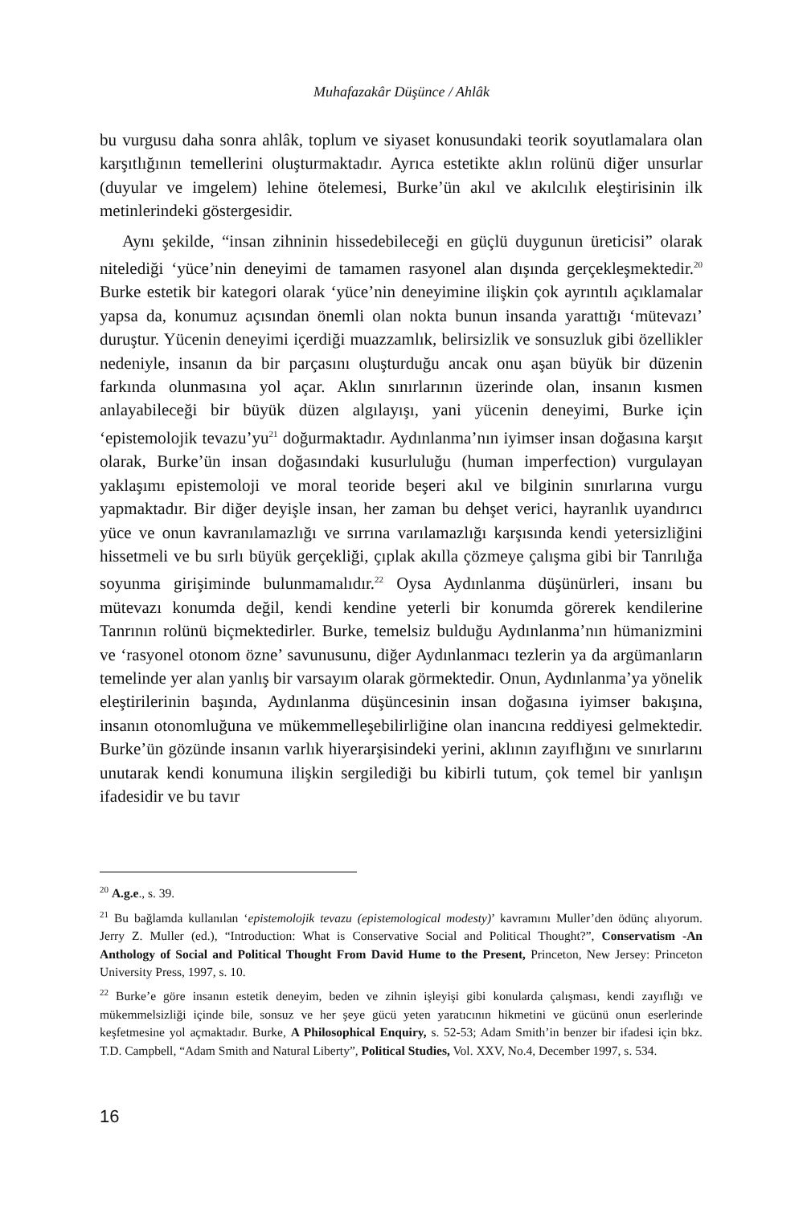Muhafazakâr Düşünce / Ahlâk
bu vurgusu daha sonra ahlâk, toplum ve siyaset konusundaki teorik soyutlamalara olan karşıtlığının temellerini oluşturmaktadır. Ayrıca estetikte aklın rolünü diğer unsurlar (duyular ve imgelem) lehine ötelemesi, Burke’ün akıl ve akılcılık eleştirisinin ilk metinlerindeki göstergesidir.
Aynı şekilde, “insan zihninin hissedebileceği en güçlü duygunun üreticisi” olarak nitelediği ‘yüce’nin deneyimi de tamamen rasyonel alan dışında gerçekleşmektedir.<sup>20</sup> Burke estetik bir kategori olarak ‘yüce’nin deneyimine ilişkin çok ayrıntılı açıklamalar yapsa da, konumuz açısından önemli olan nokta bunun insanda yarattığı ‘mütevazı’ duruştur. Yücenin deneyimi içerdiği muazzamlık, belirsizlik ve sonsuzluk gibi özellikler nedeniyle, insanın da bir parçasını oluşturduğu ancak onu aşan büyük bir düzenin farkında olunmasına yol açar. Aklın sınırlarının üzerinde olan, insanın kısmen anlayabileceği bir büyük düzen algılayışı, yani yücenin deneyimi, Burke için ‘epistemolojik tevazu’yu<sup>21</sup> doğurmaktadır. Aydınlanma’nın iyimser insan doğasına karşıt olarak, Burke’ün insan doğasındaki kusurluluğu (human imperfection) vurgulayan yaklaşımı epistemoloji ve moral teoride beşeri akıl ve bilginin sınırlarına vurgu yapmaktadır. Bir diğer deyişle insan, her zaman bu dehşet verici, hayranlık uyandırıcı yüce ve onun kavranılamazlığı ve sırrına varılamazlığı karşısında kendi yetersizliğini hissetmeli ve bu sırlı büyük gerçekliği, çıplak akılla çözmeye çalışma gibi bir Tanrılığa soyunma girişiminde bulunmamalıdır.<sup>22</sup> Oysa Aydınlanma düşünürleri, insanı bu mütevazı konumda değil, kendi kendine yeterli bir konumda görerek kendilerine Tanrının rolünü biçmektedirler. Burke, temelsiz bulduğu Aydınlanma’nın hümanizmini ve ‘rasyonel otonom özne’ savunusunu, diğer Aydınlanmacı tezlerin ya da argümanların temelinde yer alan yanlış bir varsayım olarak görmektedir. Onun, Aydınlanma’ya yönelik eleştirilerinin başında, Aydınlanma düşüncesinin insan doğasına iyimser bakışına, insanın otonomluğuna ve mükemmelleşebilirliğine olan inancına reddiyesi gelmektedir. Burke’ün gözünde insanın varlık hiyerarşisindeki yerini, aklının zayıflığını ve sınırlarını unutarak kendi konumuna ilişkin sergilediği bu kibirli tutum, çok temel bir yanlışın ifadesidir ve bu tavır
<sup>20</sup> A.g.e., s. 39.
<sup>21</sup> Bu bağlamda kullanılan ‘epistemolojik tevazu (epistemological modesty)’ kavramını Muller’den ödünç alıyorum. Jerry Z. Muller (ed.), “Introduction: What is Conservative Social and Political Thought?”, Conservatism -An Anthology of Social and Political Thought From David Hume to the Present, Princeton, New Jersey: Princeton University Press, 1997, s. 10.
<sup>22</sup> Burke’e göre insanın estetik deneyim, beden ve zihnin işleyişi gibi konularda çalışması, kendi zayıflığı ve mükemmelsizliği içinde bile, sonsuz ve her şeye gücü yeten yaratıcının hikmetini ve gücünü onun eserlerinde keşfetmesine yol açmaktadır. Burke, A Philosophical Enquiry, s. 52-53; Adam Smith’in benzer bir ifadesi için bkz. T.D. Campbell, “Adam Smith and Natural Liberty”, Political Studies, Vol. XXV, No.4, December 1997, s. 534.
16